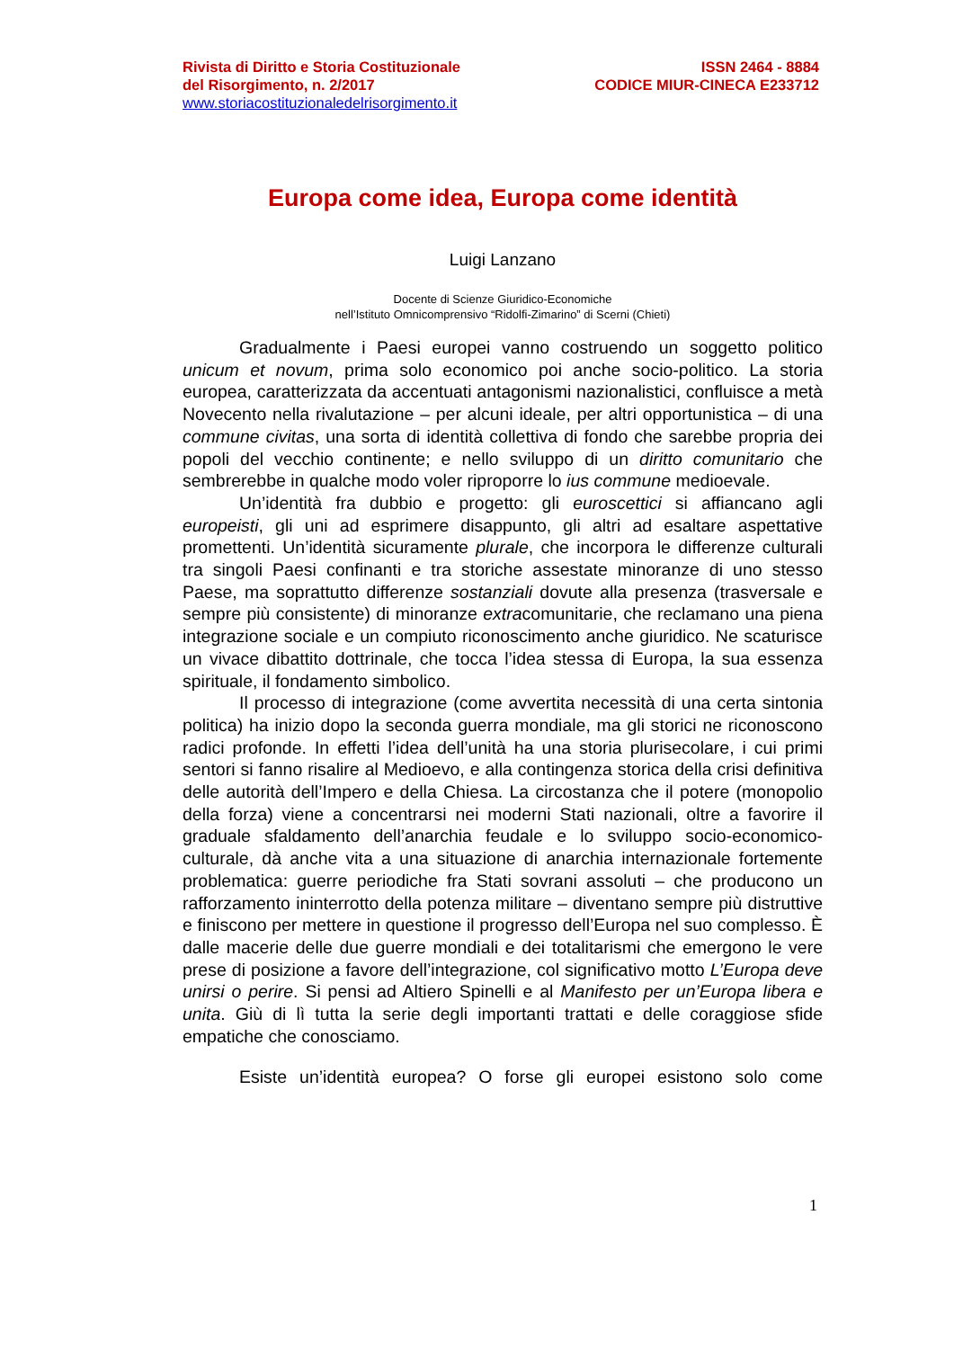Rivista di Diritto e Storia Costituzionale
del Risorgimento, n. 2/2017
www.storiacostituzionaledelrisorgimento.it
ISSN 2464 - 8884
CODICE MIUR-CINECA E233712
Europa come idea, Europa come identità
Luigi Lanzano
Docente di Scienze Giuridico-Economiche
nell’Istituto Omnicomprensivo “Ridolfi-Zimarino” di Scerni (Chieti)
Gradualmente i Paesi europei vanno costruendo un soggetto politico unicum et novum, prima solo economico poi anche socio-politico. La storia europea, caratterizzata da accentuati antagonismi nazionalistici, confluisce a metà Novecento nella rivalutazione – per alcuni ideale, per altri opportunistica – di una commune civitas, una sorta di identità collettiva di fondo che sarebbe propria dei popoli del vecchio continente; e nello sviluppo di un diritto comunitario che sembrerebbe in qualche modo voler riproporre lo ius commune medioevale.
Un’identità fra dubbio e progetto: gli euroscettici si affiancano agli europeisti, gli uni ad esprimere disappunto, gli altri ad esaltare aspettative promettenti. Un’identità sicuramente plurale, che incorpora le differenze culturali tra singoli Paesi confinanti e tra storiche assestate minoranze di uno stesso Paese, ma soprattutto differenze sostanziali dovute alla presenza (trasversale e sempre più consistente) di minoranze extracomunitarie, che reclamano una piena integrazione sociale e un compiuto riconoscimento anche giuridico. Ne scaturisce un vivace dibattito dottrinale, che tocca l’idea stessa di Europa, la sua essenza spirituale, il fondamento simbolico.
Il processo di integrazione (come avvertita necessità di una certa sintonia politica) ha inizio dopo la seconda guerra mondiale, ma gli storici ne riconoscono radici profonde. In effetti l’idea dell’unità ha una storia plurisecolare, i cui primi sentori si fanno risalire al Medioevo, e alla contingenza storica della crisi definitiva delle autorità dell’Impero e della Chiesa. La circostanza che il potere (monopolio della forza) viene a concentrarsi nei moderni Stati nazionali, oltre a favorire il graduale sfaldamento dell’anarchia feudale e lo sviluppo socio-economico-culturale, dà anche vita a una situazione di anarchia internazionale fortemente problematica: guerre periodiche fra Stati sovrani assoluti – che producono un rafforzamento ininterrotto della potenza militare – diventano sempre più distruttive e finiscono per mettere in questione il progresso dell’Europa nel suo complesso. È dalle macerie delle due guerre mondiali e dei totalitarismi che emergono le vere prese di posizione a favore dell’integrazione, col significativo motto L’Europa deve unirsi o perire. Si pensi ad Altiero Spinelli e al Manifesto per un’Europa libera e unita. Giù di lì tutta la serie degli importanti trattati e delle coraggiose sfide empatiche che conosciamo.
Esiste un’identità europea? O forse gli europei esistono solo come
1